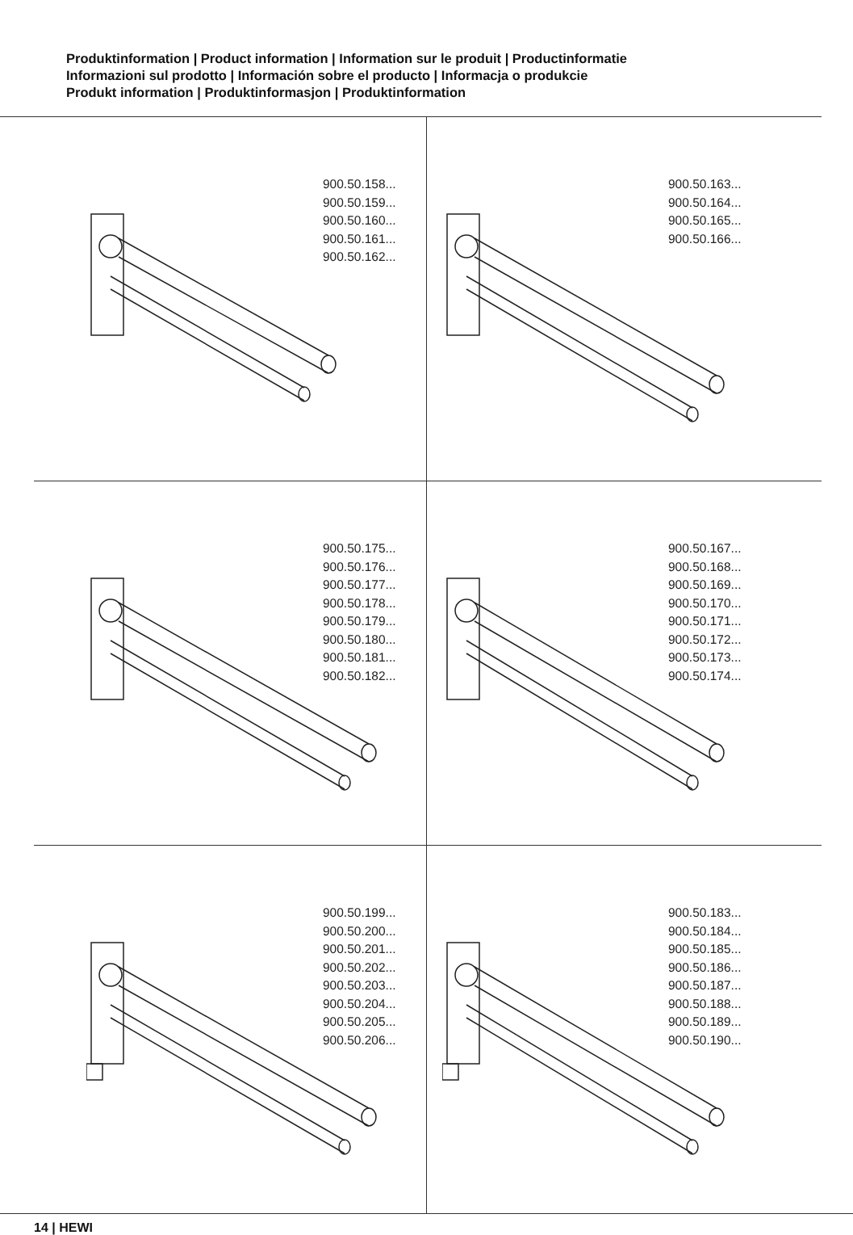Produktinformation | Product information | Information sur le produit | Productinformatie
Informazioni sul prodotto | Información sobre el producto | Informacja o produkcie
Produkt information | Produktinformasjon | Produktinformation
900.50.158...
900.50.159...
900.50.160...
900.50.161...
900.50.162...
900.50.163...
900.50.164...
900.50.165...
900.50.166...
900.50.175...
900.50.176...
900.50.177...
900.50.178...
900.50.179...
900.50.180...
900.50.181...
900.50.182...
900.50.167...
900.50.168...
900.50.169...
900.50.170...
900.50.171...
900.50.172...
900.50.173...
900.50.174...
900.50.199...
900.50.200...
900.50.201...
900.50.202...
900.50.203...
900.50.204...
900.50.205...
900.50.206...
900.50.183...
900.50.184...
900.50.185...
900.50.186...
900.50.187...
900.50.188...
900.50.189...
900.50.190...
14 | HEWI